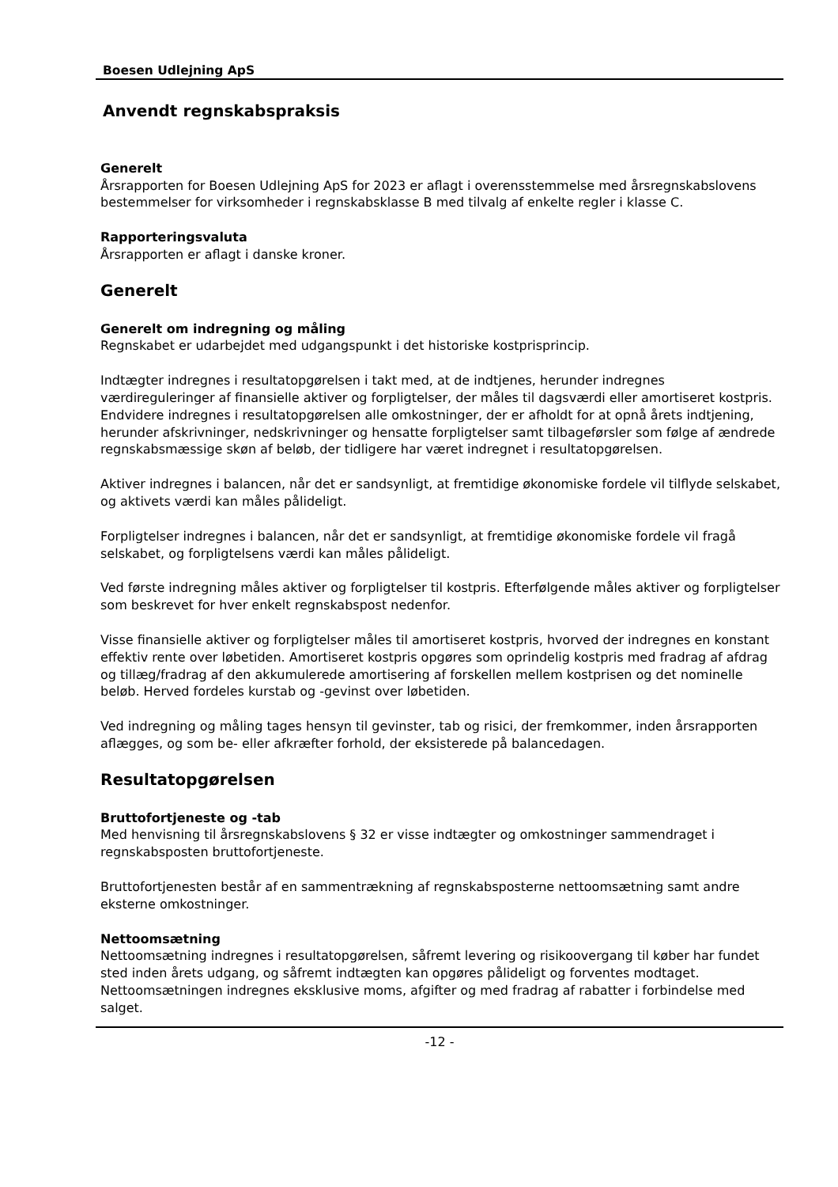Boesen Udlejning ApS
Anvendt regnskabspraksis
Generelt
Årsrapporten for Boesen Udlejning ApS for 2023 er aflagt i overensstemmelse med årsregnskabslovens bestemmelser for virksomheder i regnskabsklasse B med tilvalg af enkelte regler i klasse C.
Rapporteringsvaluta
Årsrapporten er aflagt i danske kroner.
Generelt
Generelt om indregning og måling
Regnskabet er udarbejdet med udgangspunkt i det historiske kostprisprincip.
Indtægter indregnes i resultatopgørelsen i takt med, at de indtjenes, herunder indregnes værdireguleringer af finansielle aktiver og forpligtelser, der måles til dagsværdi eller amortiseret kostpris. Endvidere indregnes i resultatopgørelsen alle omkostninger, der er afholdt for at opnå årets indtjening, herunder afskrivninger, nedskrivninger og hensatte forpligtelser samt tilbageførsler som følge af ændrede regnskabsmæssige skøn af beløb, der tidligere har været indregnet i resultatopgørelsen.
Aktiver indregnes i balancen, når det er sandsynligt, at fremtidige økonomiske fordele vil tilflyde selskabet, og aktivets værdi kan måles pålideligt.
Forpligtelser indregnes i balancen, når det er sandsynligt, at fremtidige økonomiske fordele vil fragå selskabet, og forpligtelsens værdi kan måles pålideligt.
Ved første indregning måles aktiver og forpligtelser til kostpris. Efterfølgende måles aktiver og forpligtelser som beskrevet for hver enkelt regnskabspost nedenfor.
Visse finansielle aktiver og forpligtelser måles til amortiseret kostpris, hvorved der indregnes en konstant effektiv rente over løbetiden. Amortiseret kostpris opgøres som oprindelig kostpris med fradrag af afdrag og tillæg/fradrag af den akkumulerede amortisering af forskellen mellem kostprisen og det nominelle beløb. Herved fordeles kurstab og -gevinst over løbetiden.
Ved indregning og måling tages hensyn til gevinster, tab og risici, der fremkommer, inden årsrapporten aflægges, og som be- eller afkræfter forhold, der eksisterede på balancedagen.
Resultatopgørelsen
Bruttofortjeneste og -tab
Med henvisning til årsregnskabslovens § 32 er visse indtægter og omkostninger sammendraget i regnskabsposten bruttofortjeneste.
Bruttofortjenesten består af en sammentrækning af regnskabsposterne nettoomsætning samt andre eksterne omkostninger.
Nettoomsætning
Nettoomsætning indregnes i resultatopgørelsen, såfremt levering og risikoovergang til køber har fundet sted inden årets udgang, og såfremt indtægten kan opgøres pålideligt og forventes modtaget. Nettoomsætningen indregnes eksklusive moms, afgifter og med fradrag af rabatter i forbindelse med salget.
-12 -